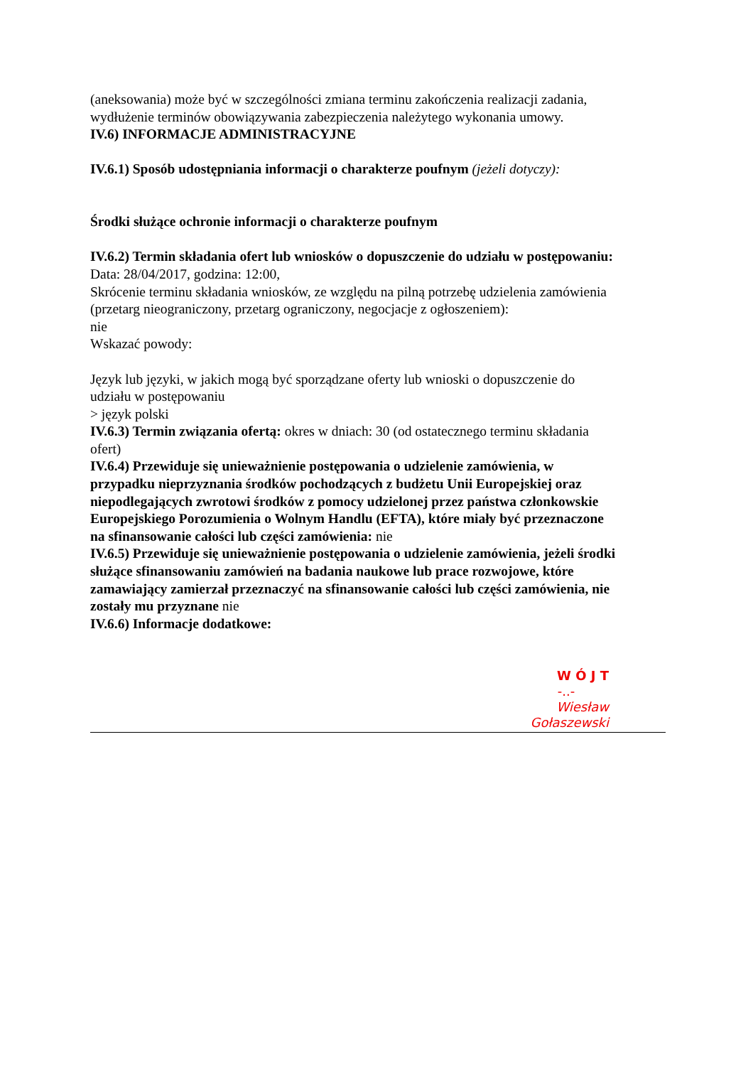(aneksowania) może być w szczególności zmiana terminu zakończenia realizacji zadania, wydłużenie terminów obowiązywania zabezpieczenia należytego wykonania umowy.
IV.6) INFORMACJE ADMINISTRACYJNE
IV.6.1) Sposób udostępniania informacji o charakterze poufnym (jeżeli dotyczy):
Środki służące ochronie informacji o charakterze poufnym
IV.6.2) Termin składania ofert lub wniosków o dopuszczenie do udziału w postępowaniu:
Data: 28/04/2017, godzina: 12:00,
Skrócenie terminu składania wniosków, ze względu na pilną potrzebę udzielenia zamówienia (przetarg nieograniczony, przetarg ograniczony, negocjacje z ogłoszeniem):
nie
Wskazać powody:
Język lub języki, w jakich mogą być sporządzane oferty lub wnioski o dopuszczenie do udziału w postępowaniu
> język polski
IV.6.3) Termin związania ofertą: okres w dniach: 30 (od ostatecznego terminu składania ofert)
IV.6.4) Przewiduje się unieważnienie postępowania o udzielenie zamówienia, w przypadku nieprzyznania środków pochodzących z budżetu Unii Europejskiej oraz niepodlegających zwrotowi środków z pomocy udzielonej przez państwa członkowskie Europejskiego Porozumienia o Wolnym Handlu (EFTA), które miały być przeznaczone na sfinansowanie całości lub części zamówienia: nie
IV.6.5) Przewiduje się unieważnienie postępowania o udzielenie zamówienia, jeżeli środki służące sfinansowaniu zamówień na badania naukowe lub prace rozwojowe, które zamawiający zamierzał przeznaczyć na sfinansowanie całości lub części zamówienia, nie zostały mu przyznane nie
IV.6.6) Informacje dodatkowe:
W Ó J T
-..-
Wiesław Gołaszewski